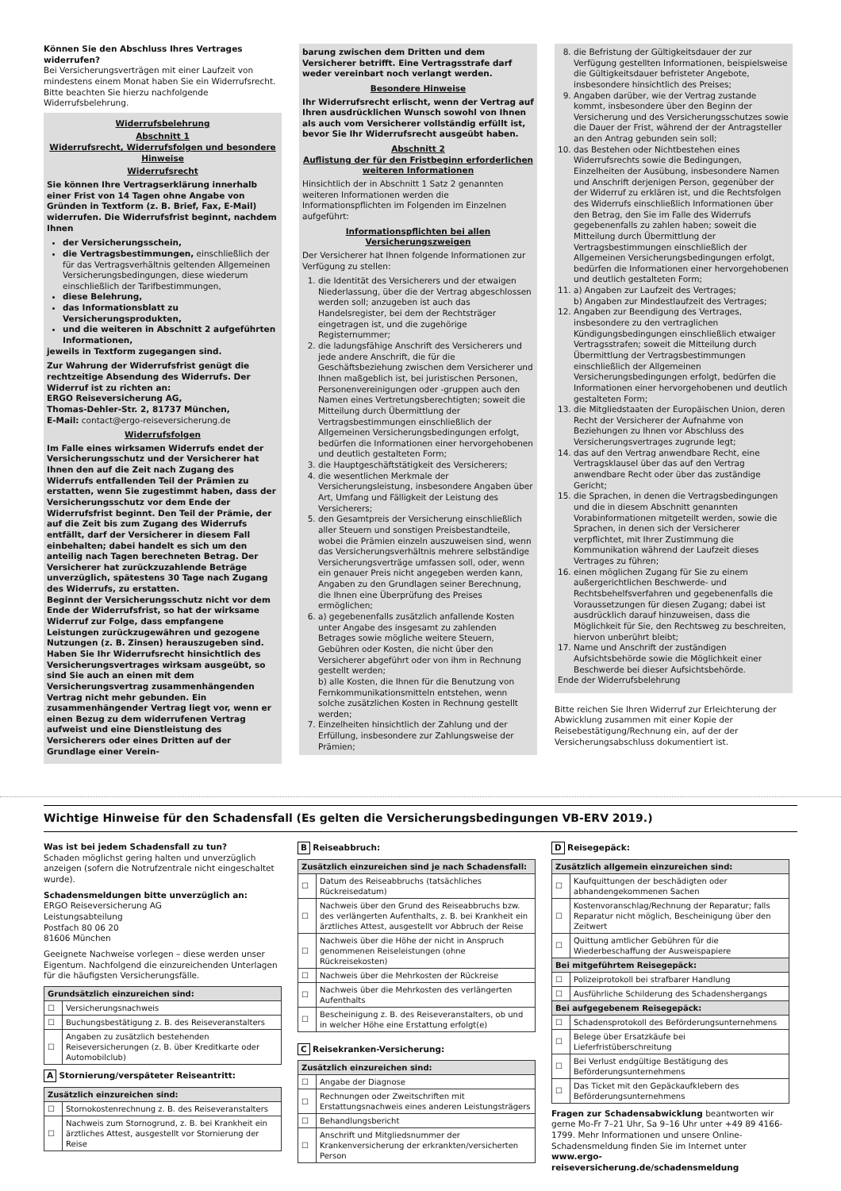Können Sie den Abschluss Ihres Vertrages widerrufen?
Bei Versicherungsverträgen mit einer Laufzeit von mindestens einem Monat haben Sie ein Widerrufsrecht. Bitte beachten Sie hierzu nachfolgende Widerrufsbelehrung.
Widerrufsbelehrung
Abschnitt 1
Widerrufsrecht, Widerrufsfolgen und besondere Hinweise
Widerrufsrecht
Sie können Ihre Vertragserklärung innerhalb einer Frist von 14 Tagen ohne Angabe von Gründen in Textform (z. B. Brief, Fax, E-Mail) widerrufen. Die Widerrufsfrist beginnt, nachdem Ihnen
der Versicherungsschein,
die Vertragsbestimmungen, einschließlich der für das Vertragsverhältnis geltenden Allgemeinen Versicherungsbedingungen, diese wiederum einschließlich der Tarifbestimmungen,
diese Belehrung,
das Informationsblatt zu Versicherungsprodukten,
und die weiteren in Abschnitt 2 aufgeführten Informationen,
jeweils in Textform zugegangen sind.
Zur Wahrung der Widerrufsfrist genügt die rechtzeitige Absendung des Widerrufs. Der Widerruf ist zu richten an:
ERGO Reiseversicherung AG,
Thomas-Dehler-Str. 2, 81737 München,
E-Mail: contact@ergo-reiseversicherung.de
Widerrufsfolgen
Im Falle eines wirksamen Widerrufs endet der Versicherungsschutz und der Versicherer hat Ihnen den auf die Zeit nach Zugang des Widerrufs entfallenden Teil der Prämien zu erstatten, wenn Sie zugestimmt haben, dass der Versicherungsschutz vor dem Ende der Widerrufsfrist beginnt. Den Teil der Prämie, der auf die Zeit bis zum Zugang des Widerrufs entfällt, darf der Versicherer in diesem Fall einbehalten; dabei handelt es sich um den anteilig nach Tagen berechneten Betrag. Der Versicherer hat zurückzuzahlende Beträge unverzüglich, spätestens 30 Tage nach Zugang des Widerrufs, zu erstatten.
Beginnt der Versicherungsschutz nicht vor dem Ende der Widerrufsfrist, so hat der wirksame Widerruf zur Folge, dass empfangene Leistungen zurückzugewähren und gezogene Nutzungen (z. B. Zinsen) herauszugeben sind.
Haben Sie Ihr Widerrufsrecht hinsichtlich des Versicherungsvertrages wirksam ausgeübt, so sind Sie auch an einen mit dem Versicherungsvertrag zusammenhängenden Vertrag nicht mehr gebunden. Ein zusammenhängender Vertrag liegt vor, wenn er einen Bezug zu dem widerrufenen Vertrag aufweist und eine Dienstleistung des Versicherers oder eines Dritten auf der Grundlage einer Verein-
barung zwischen dem Dritten und dem Versicherer betrifft. Eine Vertragsstrafe darf weder vereinbart noch verlangt werden.
Besondere Hinweise
Ihr Widerrufsrecht erlischt, wenn der Vertrag auf Ihren ausdrücklichen Wunsch sowohl von Ihnen als auch vom Versicherer vollständig erfüllt ist, bevor Sie Ihr Widerrufsrecht ausgeübt haben.
Abschnitt 2
Auflistung der für den Fristbeginn erforderlichen weiteren Informationen
Hinsichtlich der in Abschnitt 1 Satz 2 genannten weiteren Informationen werden die Informationspflichten im Folgenden im Einzelnen aufgeführt:
Informationspflichten bei allen Versicherungszweigen
Der Versicherer hat Ihnen folgende Informationen zur Verfügung zu stellen:
1. die Identität des Versicherers und der etwaigen Niederlassung, über die der Vertrag abgeschlossen werden soll; anzugeben ist auch das Handelsregister, bei dem der Rechtsträger eingetragen ist, und die zugehörige Registernummer;
2. die ladungsfähige Anschrift des Versicherers und jede andere Anschrift, die für die Geschäftsbeziehung zwischen dem Versicherer und Ihnen maßgeblich ist, bei juristischen Personen, Personenvereinigungen oder -gruppen auch den Namen eines Vertretungsberechtigten; soweit die Mitteilung durch Übermittlung der Vertragsbestimmungen einschließlich der Allgemeinen Versicherungsbedingungen erfolgt, bedürfen die Informationen einer hervorgehobenen und deutlich gestalteten Form;
3. die Hauptgeschäftstätigkeit des Versicherers;
4. die wesentlichen Merkmale der Versicherungsleistung, insbesondere Angaben über Art, Umfang und Fälligkeit der Leistung des Versicherers;
5. den Gesamtpreis der Versicherung einschließlich aller Steuern und sonstigen Preisbestandteile, wobei die Prämien einzeln auszuweisen sind, wenn das Versicherungsverhältnis mehrere selbständige Versicherungsverträge umfassen soll, oder, wenn ein genauer Preis nicht angegeben werden kann, Angaben zu den Grundlagen seiner Berechnung, die Ihnen eine Überprüfung des Preises ermöglichen;
6. a) gegebenenfalls zusätzlich anfallende Kosten unter Angabe des insgesamt zu zahlenden Betrages sowie mögliche weitere Steuern, Gebühren oder Kosten, die nicht über den Versicherer abgeführt oder von ihm in Rechnung gestellt werden;
b) alle Kosten, die Ihnen für die Benutzung von Fernkommunikationsmitteln entstehen, wenn solche zusätzlichen Kosten in Rechnung gestellt werden;
7. Einzelheiten hinsichtlich der Zahlung und der Erfüllung, insbesondere zur Zahlungsweise der Prämien;
8. die Befristung der Gültigkeitsdauer der zur Verfügung gestellten Informationen, beispielsweise die Gültigkeitsdauer befristeter Angebote, insbesondere hinsichtlich des Preises;
9. Angaben darüber, wie der Vertrag zustande kommt, insbesondere über den Beginn der Versicherung und des Versicherungsschutzes sowie die Dauer der Frist, während der der Antragsteller an den Antrag gebunden sein soll;
10. das Bestehen oder Nichtbestehen eines Widerrufsrechts sowie die Bedingungen, Einzelheiten der Ausübung, insbesondere Namen und Anschrift derjenigen Person, gegenüber der der Widerruf zu erklären ist, und die Rechtsfolgen des Widerrufs einschließlich Informationen über den Betrag, den Sie im Falle des Widerrufs gegebenenfalls zu zahlen haben; soweit die Mitteilung durch Übermittlung der Vertragsbestimmungen einschließlich der Allgemeinen Versicherungsbedingungen erfolgt, bedürfen die Informationen einer hervorgehobenen und deutlich gestalteten Form;
11. a) Angaben zur Laufzeit des Vertrages;
b) Angaben zur Mindestlaufzeit des Vertrages;
12. Angaben zur Beendigung des Vertrages, insbesondere zu den vertraglichen Kündigungsbedingungen einschließlich etwaiger Vertragsstrafen; soweit die Mitteilung durch Übermittlung der Vertragsbestimmungen einschließlich der Allgemeinen Versicherungsbedingungen erfolgt, bedürfen die Informationen einer hervorgehobenen und deutlich gestalteten Form;
13. die Mitgliedstaaten der Europäischen Union, deren Recht der Versicherer der Aufnahme von Beziehungen zu Ihnen vor Abschluss des Versicherungsvertrages zugrunde legt;
14. das auf den Vertrag anwendbare Recht, eine Vertragsklausel über das auf den Vertrag anwendbare Recht oder über das zuständige Gericht;
15. die Sprachen, in denen die Vertragsbedingungen und die in diesem Abschnitt genannten Vorabinformationen mitgeteilt werden, sowie die Sprachen, in denen sich der Versicherer verpflichtet, mit Ihrer Zustimmung die Kommunikation während der Laufzeit dieses Vertrages zu führen;
16. einen möglichen Zugang für Sie zu einem außergerichtlichen Beschwerde- und Rechtsbehelfsverfahren und gegebenenfalls die Voraussetzungen für diesen Zugang; dabei ist ausdrücklich darauf hinzuweisen, dass die Möglichkeit für Sie, den Rechtsweg zu beschreiten, hiervon unberührt bleibt;
17. Name und Anschrift der zuständigen Aufsichtsbehörde sowie die Möglichkeit einer Beschwerde bei dieser Aufsichtsbehörde.
Ende der Widerrufsbelehrung
Bitte reichen Sie Ihren Widerruf zur Erleichterung der Abwicklung zusammen mit einer Kopie der Reisebestätigung/Rechnung ein, auf der der Versicherungsabschluss dokumentiert ist.
Wichtige Hinweise für den Schadensfall (Es gelten die Versicherungsbedingungen VB-ERV 2019.)
Was ist bei jedem Schadensfall zu tun?
Schaden möglichst gering halten und unverzüglich anzeigen (sofern die Notrufzentrale nicht eingeschaltet wurde).
Schadensmeldungen bitte unverzüglich an:
ERGO Reiseversicherung AG
Leistungsabteilung
Postfach 80 06 20
81606 München
Geeignete Nachweise vorlegen – diese werden unser Eigentum. Nachfolgend die einzureichenden Unterlagen für die häufigsten Versicherungsfälle.
| Grundsätzlich einzureichen sind: | |
| --- | --- |
| ☐ | Versicherungsnachweis |
| ☐ | Buchungsbestätigung z. B. des Reiseveranstalters |
| ☐ | Angaben zu zusätzlich bestehenden Reiseversicherungen (z. B. über Kreditkarte oder Automobilclub) |
A Stornierung/verspäteter Reiseantritt:
| Zusätzlich einzureichen sind: | |
| --- | --- |
| ☐ | Stornokostenrechnung z. B. des Reiseveranstalters |
| ☐ | Nachweis zum Stornogrund, z. B. bei Krankheit ein ärztliches Attest, ausgestellt vor Stornierung der Reise |
B Reiseabbruch:
| Zusätzlich einzureichen sind je nach Schadensfall: | |
| --- | --- |
| ☐ | Datum des Reiseabbruchs (tatsächliches Rückreisedatum) |
| ☐ | Nachweis über den Grund des Reiseabbruchs bzw. des verlängerten Aufenthalts, z. B. bei Krankheit ein ärztliches Attest, ausgestellt vor Abbruch der Reise |
| ☐ | Nachweis über die Höhe der nicht in Anspruch genommenen Reiseleistungen (ohne Rückreisekosten) |
| ☐ | Nachweis über die Mehrkosten der Rückreise |
| ☐ | Nachweis über die Mehrkosten des verlängerten Aufenthalts |
| ☐ | Bescheinigung z. B. des Reiseveranstalters, ob und in welcher Höhe eine Erstattung erfolgt(e) |
C Reisekranken-Versicherung:
| Zusätzlich einzureichen sind: | |
| --- | --- |
| ☐ | Angabe der Diagnose |
| ☐ | Rechnungen oder Zweitschriften mit Erstattungsnachweis eines anderen Leistungsträgers |
| ☐ | Behandlungsbericht |
| ☐ | Anschrift und Mitgliedsnummer der Krankenversicherung der erkrankten/versicherten Person |
D Reisegepäck:
| Zusätzlich allgemein einzureichen sind: | |
| --- | --- |
| ☐ | Kaufquittungen der beschädigten oder abhandengekommenen Sachen |
| ☐ | Kostenvoranschlag/Rechnung der Reparatur; falls Reparatur nicht möglich, Bescheinigung über den Zeitwert |
| ☐ | Quittung amtlicher Gebühren für die Wiederbeschaffung der Ausweispapiere |
| Bei mitgeführtem Reisegepäck: | |
| ☐ | Polizeiprotokoll bei strafbarer Handlung |
| ☐ | Ausführliche Schilderung des Schadenshergangs |
| Bei aufgegebenem Reisegepäck: | |
| ☐ | Schadensprotokoll des Beförderungsunternehmens |
| ☐ | Belege über Ersatzkäufe bei Lieferfristüberschreitung |
| ☐ | Bei Verlust endgültige Bestätigung des Beförderungsunternehmens |
| ☐ | Das Ticket mit den Gepäckaufklebern des Beförderungsunternehmens |
Fragen zur Schadensabwicklung beantworten wir gerne Mo-Fr 7–21 Uhr, Sa 9–16 Uhr unter +49 89 4166-1799. Mehr Informationen und unsere Online-Schadensmeldung finden Sie im Internet unter www.ergo-reiseversicherung.de/schadensmeldung